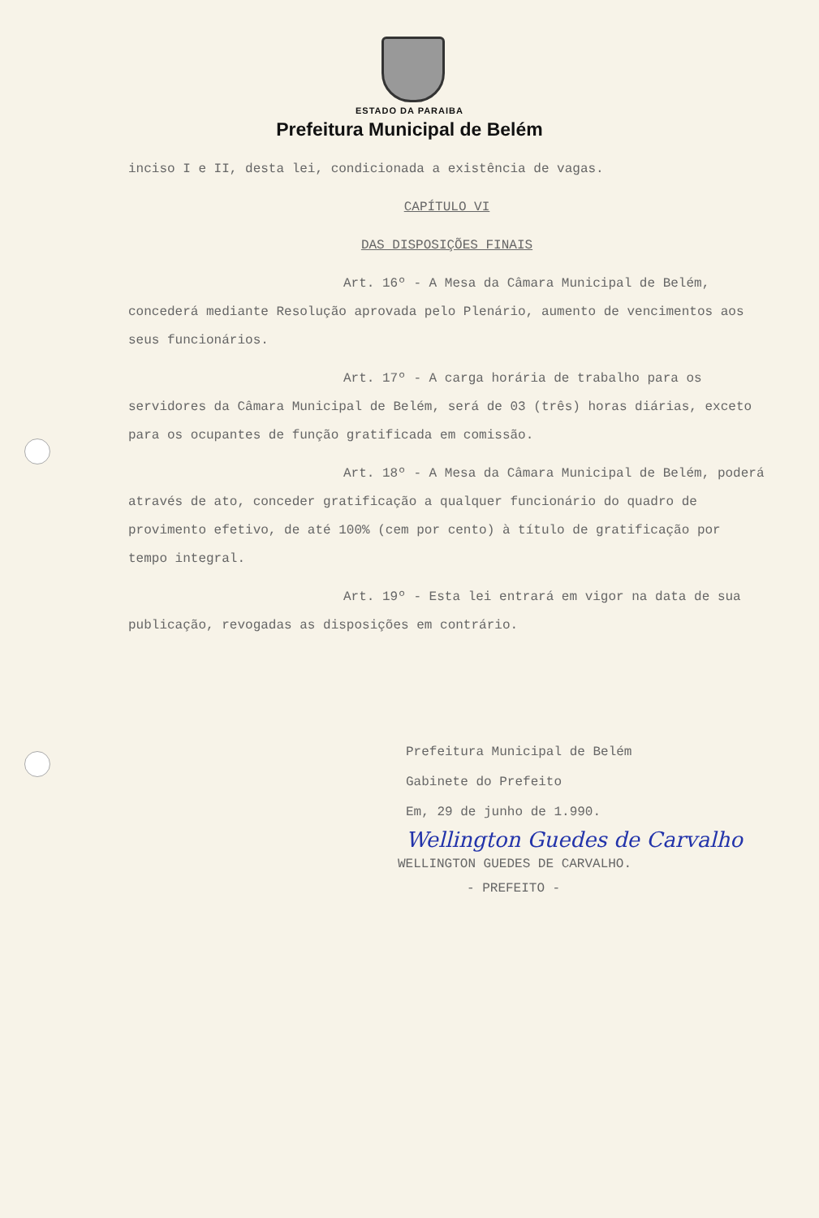ESTADO DA PARAIBA
Prefeitura Municipal de Belém
inciso I e II, desta lei, condicionada a existência de vagas.
CAPÍTULO VI
DAS DISPOSIÇÕES FINAIS
Art. 16º - A Mesa da Câmara Municipal de Belém, concederá mediante Resolução aprovada pelo Plenário, aumento de vencimentos aos seus funcionários.
Art. 17º - A carga horária de trabalho para os servidores da Câmara Municipal de Belém, será de 03 (três) horas diárias, exceto para os ocupantes de função gratificada em comissão.
Art. 18º - A Mesa da Câmara Municipal de Belém, poderá através de ato, conceder gratificação a qualquer funcionário do quadro de provimento efetivo, de até 100% (cem por cento) à título de gratificação por tempo integral.
Art. 19º - Esta lei entrará em vigor na data de sua publicação, revogadas as disposições em contrário.
Prefeitura Municipal de Belém
Gabinete do Prefeito
Em, 29 de junho de 1.990.
Wellington Guedes de Carvalho
WELLINGTON GUEDES DE CARVALHO.
- PREFEITO -